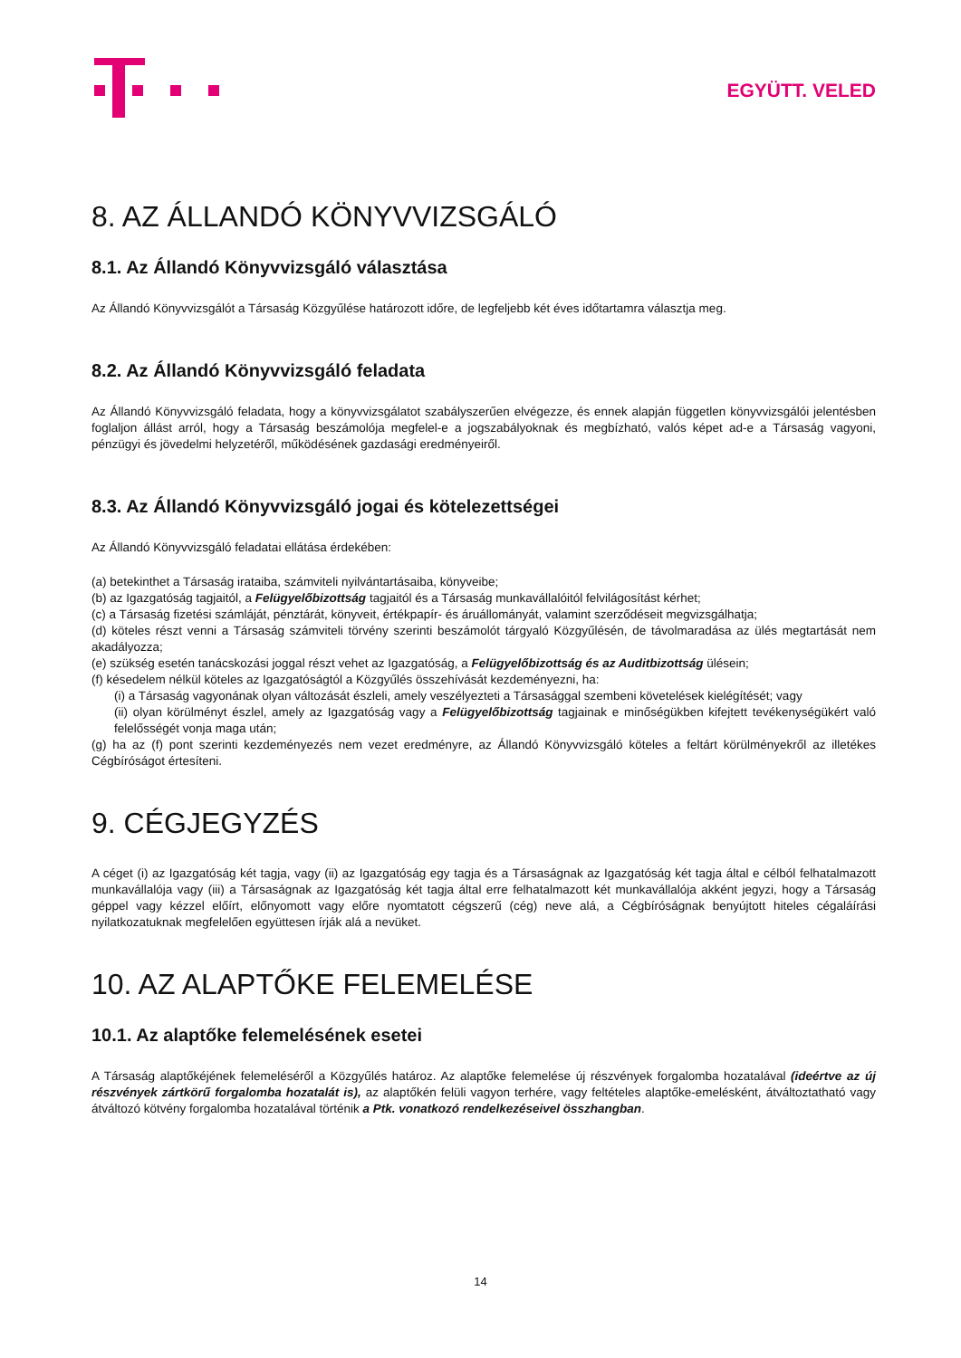EGYÜTT. VELED
8. AZ ÁLLANDÓ KÖNYVVIZSGÁLÓ
8.1. Az Állandó Könyvvizsgáló választása
Az Állandó Könyvvizsgálót a Társaság Közgyűlése határozott időre, de legfeljebb két éves időtartamra választja meg.
8.2. Az Állandó Könyvvizsgáló feladata
Az Állandó Könyvvizsgáló feladata, hogy a könyvvizsgálatot szabályszerűen elvégezze, és ennek alapján független könyvvizsgálói jelentésben foglaljon állást arról, hogy a Társaság beszámolója megfelel-e a jogszabályoknak és megbízható, valós képet ad-e a Társaság vagyoni, pénzügyi és jövedelmi helyzetéről, működésének gazdasági eredményeiről.
8.3. Az Állandó Könyvvizsgáló jogai és kötelezettségei
Az Állandó Könyvvizsgáló feladatai ellátása érdekében:
(a) betekinthet a Társaság irataiba, számviteli nyilvántartásaiba, könyveibe;
(b) az Igazgatóság tagjaitól, a Felügyelőbizottság tagjaitól és a Társaság munkavállalóitól felvilágosítást kérhet;
(c) a Társaság fizetési számláját, pénztárát, könyveit, értékpapír- és áruállományát, valamint szerződéseit megvizsgálhatja;
(d) köteles részt venni a Társaság számviteli törvény szerinti beszámolót tárgyaló Közgyűlésén, de távolmaradása az ülés megtartását nem akadályozza;
(e) szükség esetén tanácskozási joggal részt vehet az Igazgatóság, a Felügyelőbizottság és az Auditbizottság ülésein;
(f) késedelem nélkül köteles az Igazgatóságtól a Közgyűlés összehívását kezdeményezni, ha:
(i) a Társaság vagyonának olyan változását észleli, amely veszélyezteti a Társasággal szembeni követelések kielégítését; vagy
(ii) olyan körülményt észlel, amely az Igazgatóság vagy a Felügyelőbizottság tagjainak e minőségükben kifejtett tevékenységükért való felelősségét vonja maga után;
(g) ha az (f) pont szerinti kezdeményezés nem vezet eredményre, az Állandó Könyvvizsgáló köteles a feltárt körülményekről az illetékes Cégbíróságot értesíteni.
9. CÉGJEGYZÉS
A céget (i) az Igazgatóság két tagja, vagy (ii) az Igazgatóság egy tagja és a Társaságnak az Igazgatóság két tagja által e célból felhatalmazott munkavállalója vagy (iii) a Társaságnak az Igazgatóság két tagja által erre felhatalmazott két munkavállalója akként jegyzi, hogy a Társaság géppel vagy kézzel előírt, előnyomott vagy előre nyomtatott cégszerű (cég) neve alá, a Cégbíróságnak benyújtott hiteles cégaláírási nyilatkozatuknak megfelelően együttesen írják alá a nevüket.
10. AZ ALAPTŐKE FELEMELÉSE
10.1. Az alaptőke felemelésének esetei
A Társaság alaptőkéjének felemeléséről a Közgyűlés határoz. Az alaptőke felemelése új részvények forgalomba hozatalával (ideértve az új részvények zártkörű forgalomba hozatalát is), az alaptőkén felüli vagyon terhére, vagy feltételes alaptőke-emelésként, átváltoztatható vagy átváltozó kötvény forgalomba hozatalával történik a Ptk. vonatkozó rendelkezéseivel összhangban.
14